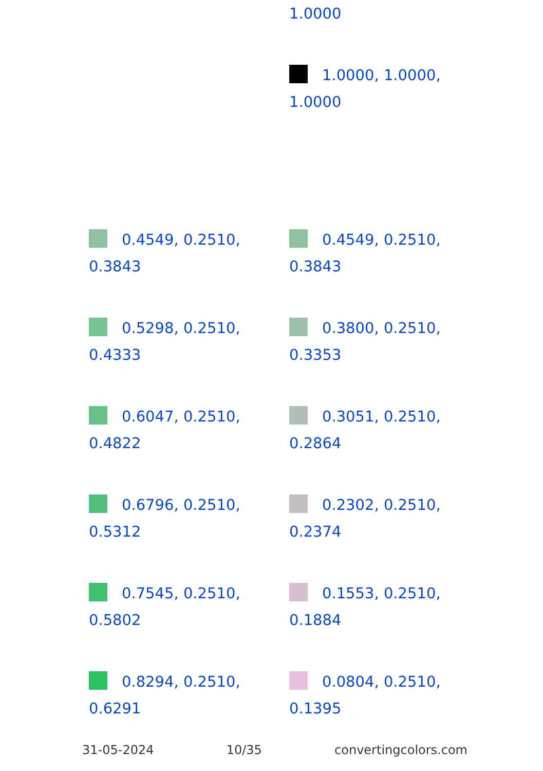1.0000
1.0000, 1.0000, 1.0000
0.4549, 0.2510, 0.3843 0.4549, 0.2510, 0.3843
0.5298, 0.2510, 0.4333 0.3800, 0.2510, 0.3353
0.6047, 0.2510, 0.4822 0.3051, 0.2510, 0.2864
0.6796, 0.2510, 0.5312 0.2302, 0.2510, 0.2374
0.7545, 0.2510, 0.5802 0.1553, 0.2510, 0.1884
0.8294, 0.2510, 0.6291 0.0804, 0.2510, 0.1395
31-05-2024 10/35 convertingcolors.com